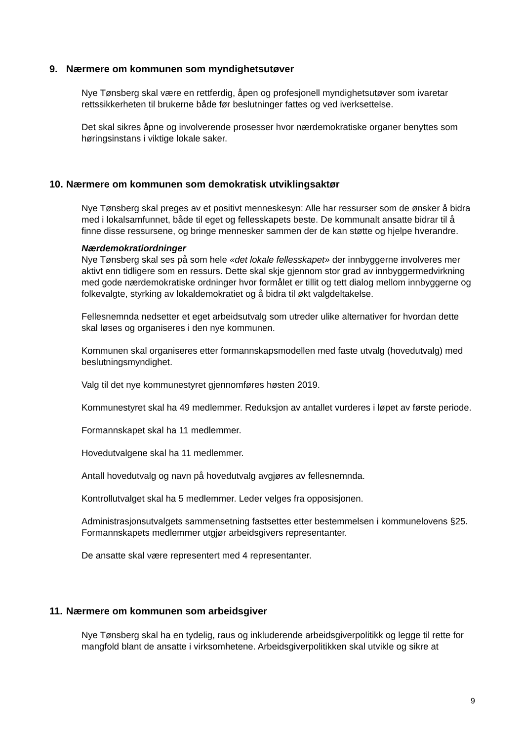9. Nærmere om kommunen som myndighetsutøver
Nye Tønsberg skal være en rettferdig, åpen og profesjonell myndighetsutøver som ivaretar rettssikkerheten til brukerne både før beslutninger fattes og ved iverksettelse.
Det skal sikres åpne og involverende prosesser hvor nærdemokratiske organer benyttes som høringsinstans i viktige lokale saker.
10. Nærmere om kommunen som demokratisk utviklingsaktør
Nye Tønsberg skal preges av et positivt menneskesyn: Alle har ressurser som de ønsker å bidra med i lokalsamfunnet, både til eget og fellesskapets beste. De kommunalt ansatte bidrar til å finne disse ressursene, og bringe mennesker sammen der de kan støtte og hjelpe hverandre.
Nærdemokratiordninger
Nye Tønsberg skal ses på som hele «det lokale fellesskapet» der innbyggerne involveres mer aktivt enn tidligere som en ressurs. Dette skal skje gjennom stor grad av innbyggermedvirkning med gode nærdemokratiske ordninger hvor formålet er tillit og tett dialog mellom innbyggerne og folkevalgte, styrking av lokaldemokratiet og å bidra til økt valgdeltakelse.
Fellesnemnda nedsetter et eget arbeidsutvalg som utreder ulike alternativer for hvordan dette skal løses og organiseres i den nye kommunen.
Kommunen skal organiseres etter formannskapsmodellen med faste utvalg (hovedutvalg) med beslutningsmyndighet.
Valg til det nye kommunestyret gjennomføres høsten 2019.
Kommunestyret skal ha 49 medlemmer. Reduksjon av antallet vurderes i løpet av første periode.
Formannskapet skal ha 11 medlemmer.
Hovedutvalgene skal ha 11 medlemmer.
Antall hovedutvalg og navn på hovedutvalg avgjøres av fellesnemnda.
Kontrollutvalget skal ha 5 medlemmer. Leder velges fra opposisjonen.
Administrasjonsutvalgets sammensetning fastsettes etter bestemmelsen i kommunelovens §25. Formannskapets medlemmer utgjør arbeidsgivers representanter.
De ansatte skal være representert med 4 representanter.
11. Nærmere om kommunen som arbeidsgiver
Nye Tønsberg skal ha en tydelig, raus og inkluderende arbeidsgiverpolitikk og legge til rette for mangfold blant de ansatte i virksomhetene. Arbeidsgiverpolitikken skal utvikle og sikre at
9